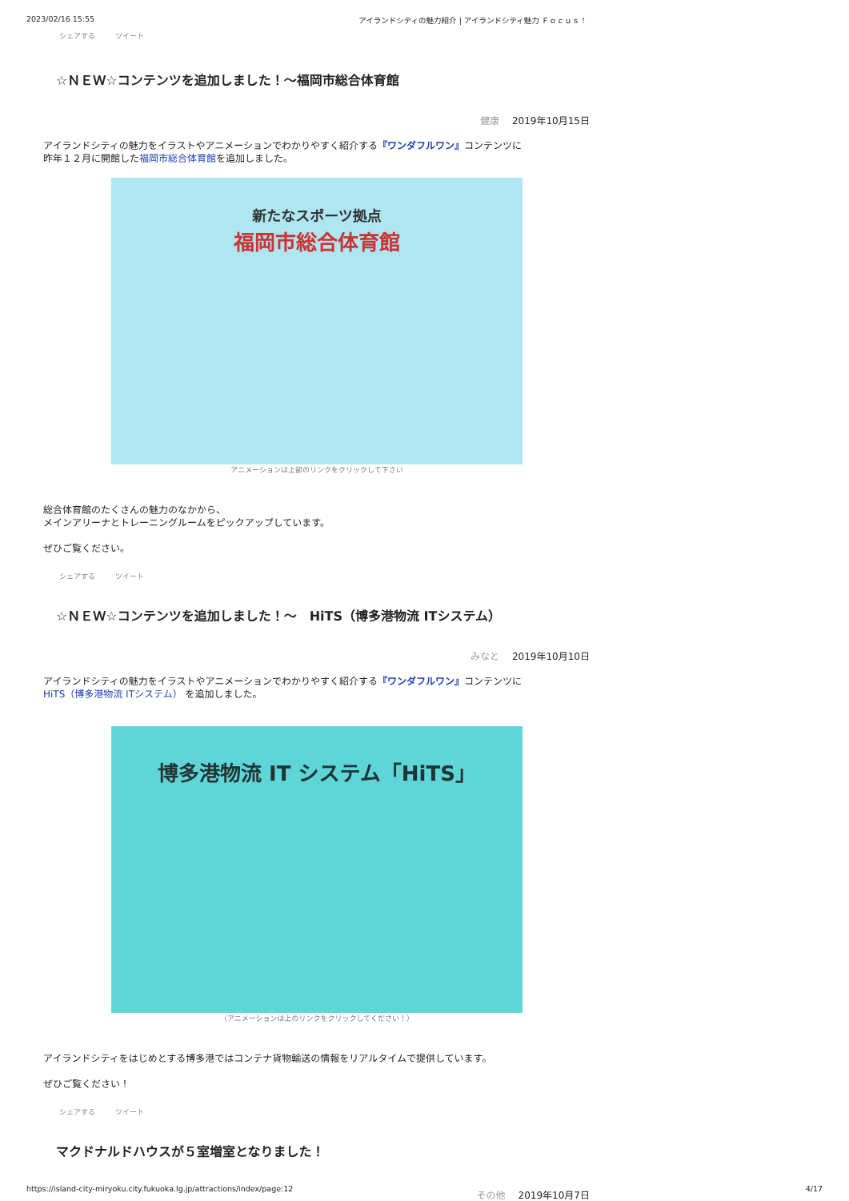2023/02/16 15:55 アイランドシティの魅力紹介 | アイランドシティ魅力 Ｆｏｃｕｓ！
シェアする ツイート
☆ＮＥＷ☆コンテンツを追加しました！～福岡市総合体育館
健康 2019年10月15日
アイランドシティの魅力をイラストやアニメーションでわかりやすく紹介する『ワンダフルワン』コンテンツに
昨年１２月に開館した福岡市総合体育館を追加しました。
新たなスポーツ拠点
福岡市総合体育館
アニメーションは上部のリンクをクリックして下さい
総合体育館のたくさんの魅力のなかから、
メインアリーナとトレーニングルームをピックアップしています。
ぜひご覧ください。
シェアする ツイート
☆ＮＥＷ☆コンテンツを追加しました！～　HiTS（博多港物流 ITシステム）
みなと 2019年10月10日
アイランドシティの魅力をイラストやアニメーションでわかりやすく紹介する『ワンダフルワン』コンテンツに
HiTS（博多港物流 ITシステム） を追加しました。
博多港物流 IT システム「HiTS」
（アニメーションは上のリンクをクリックしてください！）
アイランドシティをはじめとする博多港ではコンテナ貨物輸送の情報をリアルタイムで提供しています。
ぜひご覧ください！
シェアする ツイート
マクドナルドハウスが５室増室となりました！
その他 2019年10月7日
https://island-city-miryoku.city.fukuoka.lg.jp/attractions/index/page:12 4/17